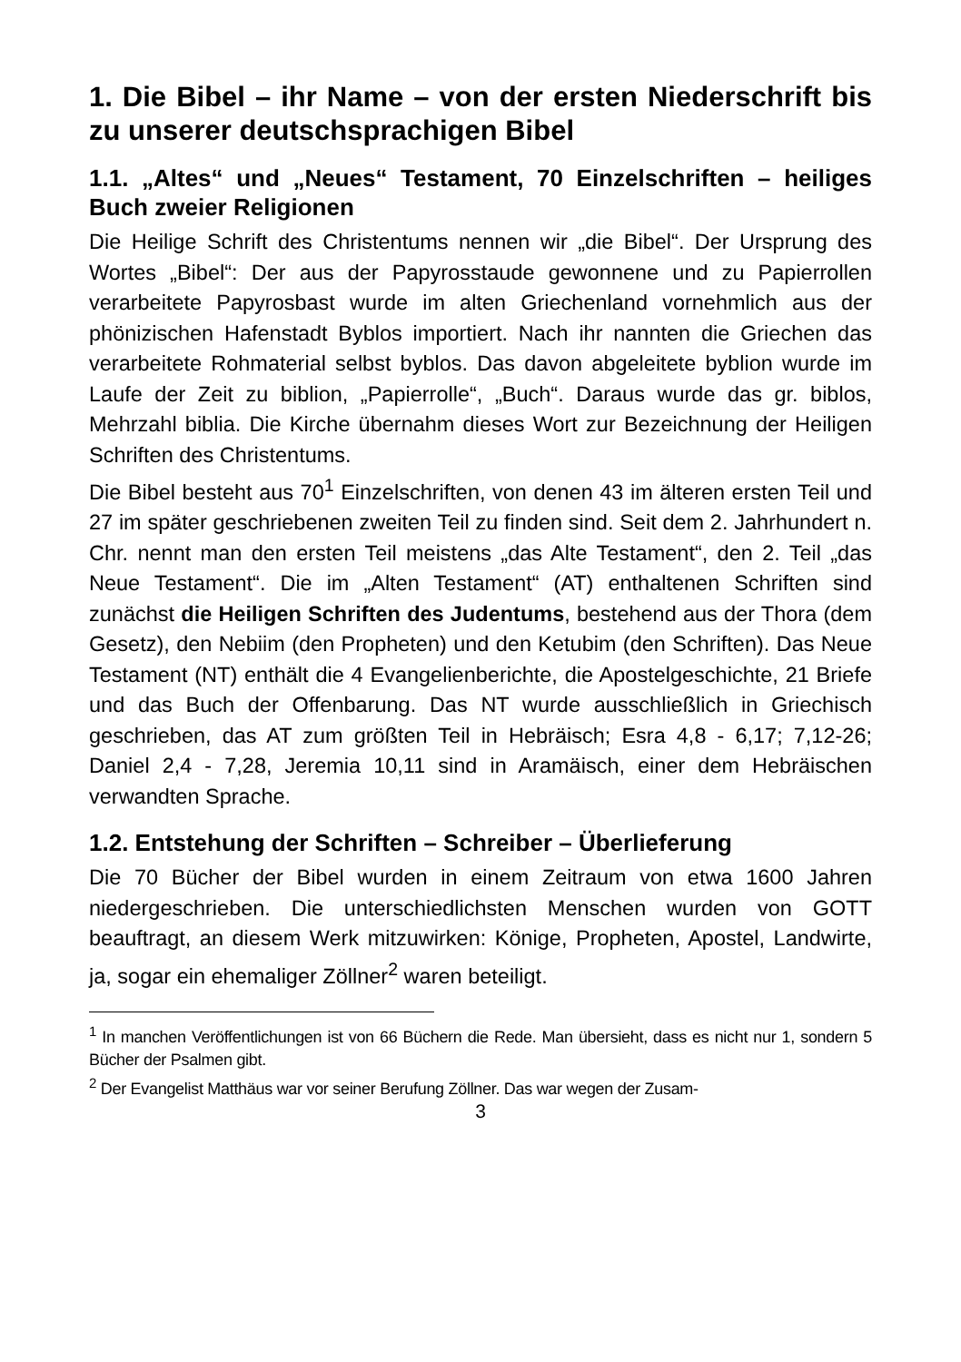1. Die Bibel – ihr Name – von der ersten Nieder­schrift bis zu unserer deutschsprachigen Bibel
1.1. „Altes“ und „Neues“ Testament, 70 Einzelschriften – heiliges Buch zweier Religionen
Die Heilige Schrift des Christentums nennen wir „die Bibel“. Der Ur­sprung des Wortes „Bibel“: Der aus der Papyrosstaude gewonnene und zu Papierrollen verarbeitete Papyrosbast wurde im alten Grie­chenland vornehmlich aus der phönizischen Hafenstadt Byblos impor­tiert. Nach ihr nannten die Griechen das verarbeitete Rohmaterial selbst byblos. Das davon abgeleitete byblion wurde im Laufe der Zeit zu biblion, „Papierrolle“, „Buch“. Daraus wurde das gr. biblos, Mehrzahl biblia. Die Kirche übernahm dieses Wort zur Bezeichnung der Heiligen Schriften des Christentums.
Die Bibel besteht aus 70<sup>1</sup> Einzelschriften, von denen 43 im älteren ersten Teil und 27 im später geschriebenen zweiten Teil zu finden sind. Seit dem 2. Jahrhundert n. Chr. nennt man den ersten Teil meis­tens „das Alte Testament“, den 2. Teil „das Neue Testament“. Die im „Alten Testament“ (AT) enthaltenen Schriften sind zunächst die Heili­gen Schriften des Judentums, bestehend aus der Thora (dem Ge­setz), den Nebiim (den Propheten) und den Ketubim (den Schriften). Das Neue Testament (NT) enthält die 4 Evangelienberichte, die Apos­telgeschichte, 21 Briefe und das Buch der Offenbarung. Das NT wurde ausschließlich in Griechisch geschrieben, das AT zum größten Teil in Hebräisch; Esra 4,8 - 6,17; 7,12-26; Daniel 2,4 - 7,28, Jeremia 10,11 sind in Aramäisch, einer dem Hebräischen verwandten Sprache.
1.2. Entstehung der Schriften – Schreiber – Überlieferung
Die 70 Bücher der Bibel wurden in einem Zeitraum von etwa 1600 Jah­ren niedergeschrieben. Die unterschiedlichsten Menschen wurden von GOTT beauftragt, an diesem Werk mitzuwirken: Könige, Propheten, Apostel, Landwirte, ja, sogar ein ehemaliger Zöllner<sup>2</sup> waren beteiligt.
<sup>1</sup> In manchen Veröffentlichungen ist von 66 Büchern die Rede. Man übersieht, dass es nicht nur 1, sondern 5 Bücher der Psalmen gibt.
<sup>2</sup> Der Evangelist Matthäus war vor seiner Berufung Zöllner. Das war wegen der Zusam-
3